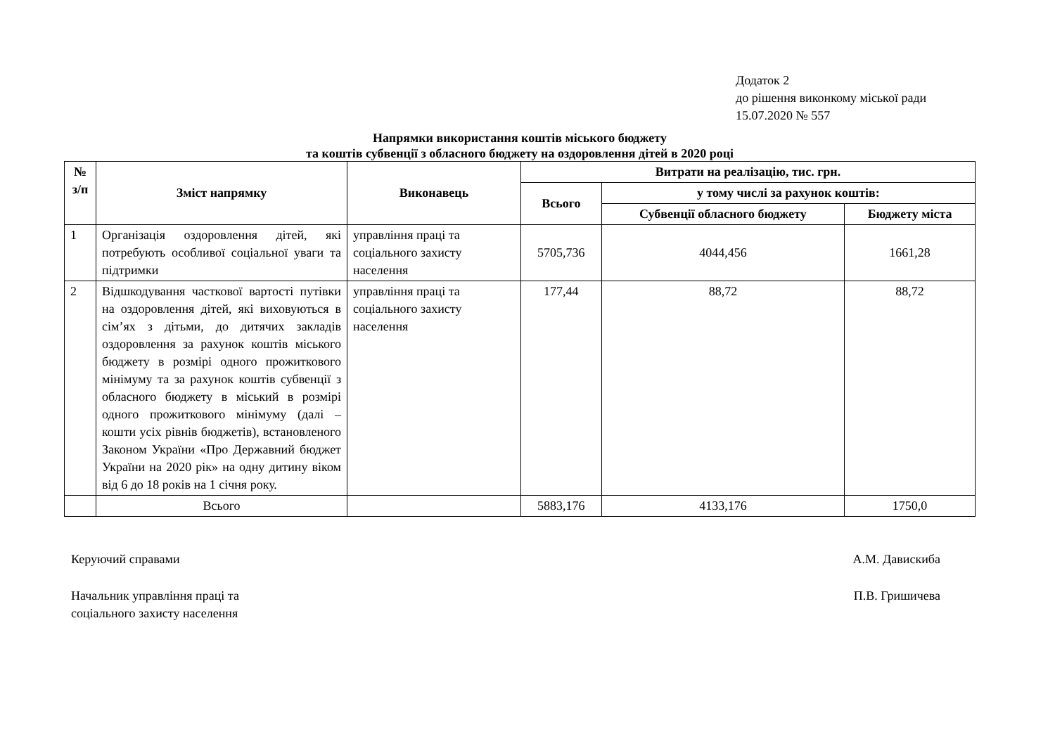Додаток 2
до рішення виконкому міської ради
15.07.2020 № 557
Напрямки використання коштів міського бюджету
та коштів субвенції з обласного бюджету на оздоровлення дітей в 2020 році
| № з/п | Зміст напрямку | Виконавець | Витрати на реалізацію, тис. грн. | | |
| --- | --- | --- | --- | --- | --- |
| | | | Всього | у тому числі за рахунок коштів: | |
| | | | | Субвенції обласного бюджету | Бюджету міста |
| 1 | Організація оздоровлення дітей, які потребують особливої соціальної уваги та підтримки | управління праці та соціального захисту населення | 5705,736 | 4044,456 | 1661,28 |
| 2 | Відшкодування часткової вартості путівки на оздоровлення дітей, які виховуються в сім’ях з дітьми, до дитячих закладів оздоровлення за рахунок коштів міського бюджету в розмірі одного прожиткового мінімуму та за рахунок коштів субвенції з обласного бюджету в міський в розмірі одного прожиткового мінімуму (далі – кошти усіх рівнів бюджетів), встановленого Законом України «Про Державний бюджет України на 2020 рік» на одну дитину віком від 6 до 18 років на 1 січня року. | управління праці та соціального захисту населення | 177,44 | 88,72 | 88,72 |
| | Всього | | 5883,176 | 4133,176 | 1750,0 |
Керуючий справами А.М. Давискиба
Начальник управління праці та
соціального захисту населення
П.В. Гришичева